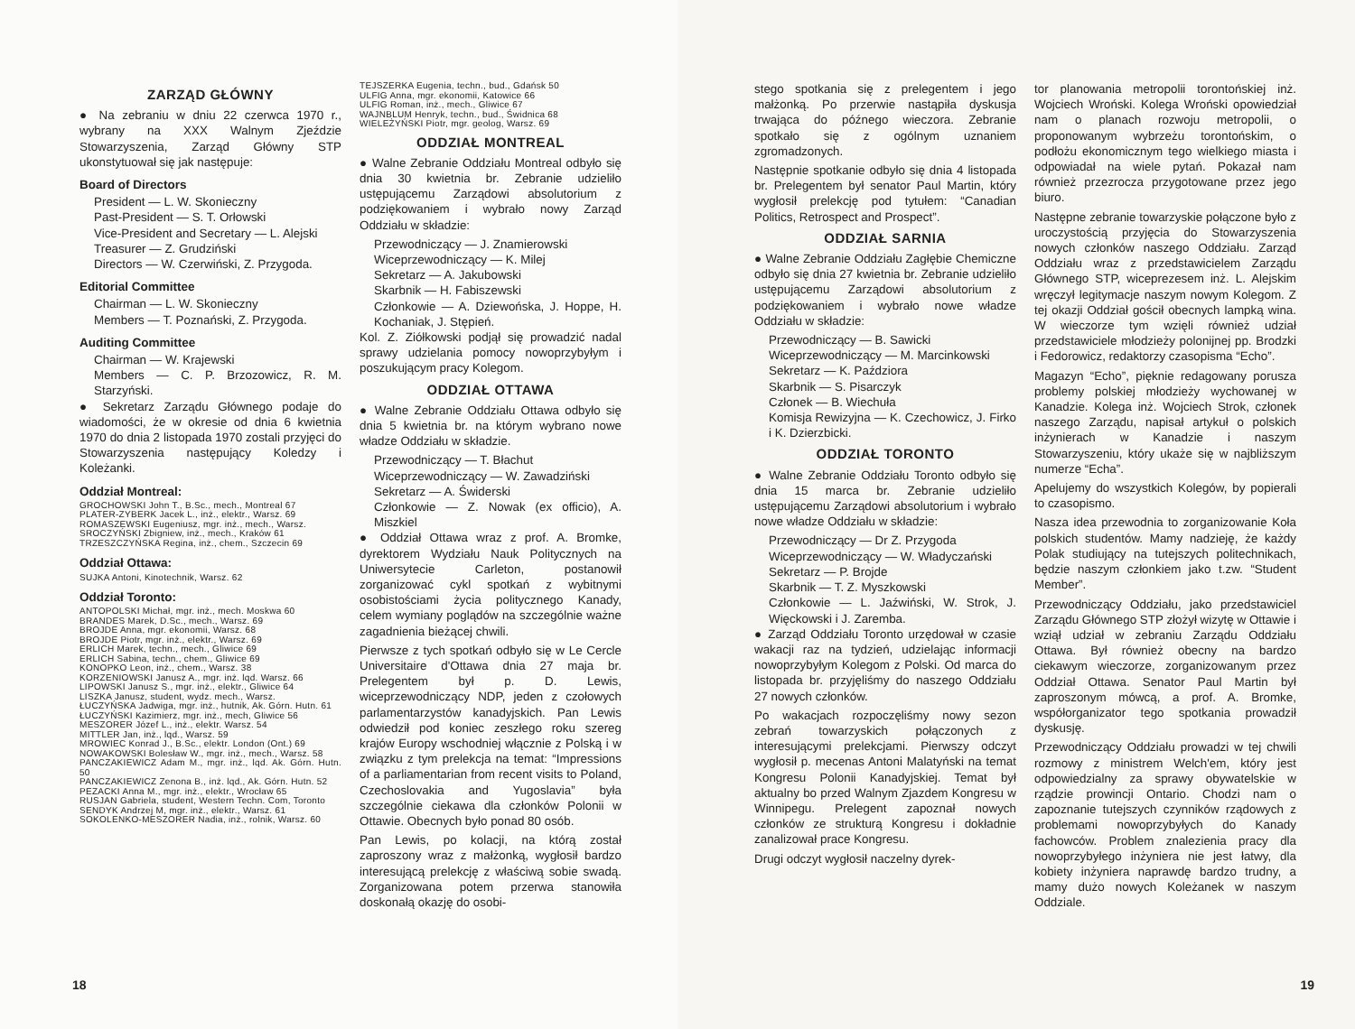ZARZĄD GŁÓWNY
● Na zebraniu w dniu 22 czerwca 1970 r., wybrany na XXX Walnym Zjeździe Stowarzyszenia, Zarząd Główny STP ukonstytuował się jak następuje:
Board of Directors
President — L. W. Skonieczny
Past-President — S. T. Orłowski
Vice-President and Secretary — L. Alejski
Treasurer — Z. Grudziński
Directors — W. Czerwiński, Z. Przygoda.
Editorial Committee
Chairman — L. W. Skonieczny
Members — T. Poznański, Z. Przygoda.
Auditing Committee
Chairman — W. Krajewski
Members — C. P. Brzozowicz, R. M. Starzyński.
● Sekretarz Zarządu Głównego podaje do wiadomości, że w okresie od dnia 6 kwietnia 1970 do dnia 2 listopada 1970 zostali przyjęci do Stowarzyszenia następujący Koledzy i Koleżanki.
Oddział Montreal:
GROCHOWSKI John T., B.Sc., mech., Montreal 67
PLATER-ZYBERK Jacek L., inż., elektr., Warsz. 69
ROMASZEWSKI Eugeniusz, mgr. inż., mech., Warsz.
SROCZYŃSKI Zbigniew, inż., mech., Kraków 61
TRZESZCZYŃSKA Regina, inż., chem., Szczecin 69
Oddział Ottawa:
SUJKA Antoni, Kinotechnik, Warsz. 62
Oddział Toronto:
ANTOPOLSKI Michał, mgr. inż., mech. Moskwa 60
BRANDES Marek, D.Sc., mech., Warsz. 69
BROJDE Anna, mgr. ekonomii, Warsz. 68
BROJDE Piotr, mgr. inż., elektr., Warsz. 69
ERLICH Marek, techn., mech., Gliwice 69
ERLICH Sabina, techn., chem., Gliwice 69
KONOPKO Leon, inż., chem., Warsz. 38
KORZENIOWSKI Janusz A., mgr. inż. lqd. Warsz. 66
LIPOWSKI Janusz S., mgr. inż., elektr., Gliwice 64
LISZKA Janusz, student, wydz. mech., Warsz.
ŁUCZYŃSKA Jadwiga, mgr. inż., hutnik, Ak. Górn. Hutn. 61
ŁUCZYŃSKI Kazimierz, mgr. inż., mech, Gliwice 56
MESZORER Józef L., inż., elektr. Warsz. 54
MITTLER Jan, inż., lqd., Warsz. 59
MROWIEC Konrad J., B.Sc., elektr. London (Ont.) 69
NOWAKOWSKI Bolesław W., mgr. inż., mech., Warsz. 58
PANCZAKIEWICZ Adam M., mgr. inż., lqd. Ak. Górn. Hutn. 50
PANCZAKIEWICZ Zenona B., inż. lqd., Ak. Górn. Hutn. 52
PEZACKI Anna M., mgr. inż., elektr., Wrocław 65
RUSJAN Gabriela, student, Western Techn. Com, Toronto
SENDYK Andrzej M, mgr. inż., elektr., Warsz. 61
SOKOLENKO-MESZORER Nadia, inż., rolnik, Warsz. 60
TEJSZERKA Eugenia, techn., bud., Gdańsk 50
ULFIG Anna, mgr. ekonomii, Katowice 66
ULFIG Roman, inż., mech., Gliwice 67
WAJNBLUM Henryk, techn., bud., Świdnica 68
WIELEŻYŃSKI Piotr, mgr. geolog, Warsz. 69
ODDZIAŁ MONTREAL
● Walne Zebranie Oddziału Montreal odbyło się dnia 30 kwietnia br. Zebranie udzieliło ustępującemu Zarządowi absolutorium z podziękowaniem i wybrało nowy Zarząd Oddziału w składzie:
Przewodniczący — J. Znamierowski
Wiceprzewodniczący — K. Milej
Sekretarz — A. Jakubowski
Skarbnik — H. Fabiszewski
Członkowie — A. Dziewońska, J. Hoppe, H. Kochaniak, J. Stępień.
Kol. Z. Ziółkowski podjął się prowadzić nadal sprawy udzielania pomocy nowoprzybyłym i poszukującym pracy Kolegom.
ODDZIAŁ OTTAWA
● Walne Zebranie Oddziału Ottawa odbyło się dnia 5 kwietnia br. na którym wybrano nowe władze Oddziału w składzie.
Przewodniczący — T. Błachut
Wiceprzewodniczący — W. Zawadziński
Sekretarz — A. Świderski
Członkowie — Z. Nowak (ex officio), A. Miszkiel
● Oddział Ottawa wraz z prof. A. Bromke, dyrektorem Wydziału Nauk Politycznych na Uniwersytecie Carleton, postanowił zorganizować cykl spotkań z wybitnymi osobistościami życia politycznego Kanady, celem wymiany poglądów na szczególnie ważne zagadnienia bieżącej chwili.
Pierwsze z tych spotkań odbyło się w Le Cercle Universitaire d'Ottawa dnia 27 maja br. Prelegentem był p. D. Lewis, wiceprzewodniczący NDP, jeden z czołowych parlamentarzystów kanadyjskich. Pan Lewis odwiedził pod koniec zeszłego roku szereg krajów Europy wschodniej włącznie z Polską i w związku z tym prelekcja na temat: “Impressions of a parliamentarian from recent visits to Poland, Czechoslovakia and Yugoslavia” była szczególnie ciekawa dla członków Polonii w Ottawie. Obecnych było ponad 80 osób.
Pan Lewis, po kolacji, na którą został zaproszony wraz z małżonką, wygłosił bardzo interesującą prelekcję z właściwą sobie swadą. Zorganizowana potem przerwa stanowiła doskonałą okazję do osobi-
18
stego spotkania się z prelegentem i jego małżonką. Po przerwie nastąpiła dyskusja trwająca do późnego wieczora. Zebranie spotkało się z ogólnym uznaniem zgromadzonych.
Następnie spotkanie odbyło się dnia 4 listopada br. Prelegentem był senator Paul Martin, który wygłosił prelekcję pod tytułem: “Canadian Politics, Retrospect and Prospect”.
ODDZIAŁ SARNIA
● Walne Zebranie Oddziału Zagłębie Chemiczne odbyło się dnia 27 kwietnia br. Zebranie udzieliło ustępującemu Zarządowi absolutorium z podziękowaniem i wybrało nowe władze Oddziału w składzie:
Przewodniczący — B. Sawicki
Wiceprzewodniczący — M. Marcinkowski
Sekretarz — K. Paździora
Skarbnik — S. Pisarczyk
Członek — B. Wiechuła
Komisja Rewizyjna — K. Czechowicz, J. Firko i K. Dzierzbicki.
ODDZIAŁ TORONTO
● Walne Zebranie Oddziału Toronto odbyło się dnia 15 marca br. Zebranie udzieliło ustępującemu Zarządowi absolutorium i wybrało nowe władze Oddziału w składzie:
Przewodniczący — Dr Z. Przygoda
Wiceprzewodniczący — W. Władyczański
Sekretarz — P. Brojde
Skarbnik — T. Z. Myszkowski
Członkowie — L. Jaźwiński, W. Strok, J. Więckowski i J. Zaremba.
● Zarząd Oddziału Toronto urzędował w czasie wakacji raz na tydzień, udzielając informacji nowoprzybyłym Kolegom z Polski. Od marca do listopada br. przyjęliśmy do naszego Oddziału 27 nowych członków.
Po wakacjach rozpoczęliśmy nowy sezon zebrań towarzyskich połączonych z interesującymi prelekcjami. Pierwszy odczyt wygłosił p. mecenas Antoni Malatyński na temat Kongresu Polonii Kanadyjskiej. Temat był aktualny bo przed Walnym Zjazdem Kongresu w Winnipegu. Prelegent zapoznał nowych członków ze strukturą Kongresu i dokładnie zanalizował prace Kongresu.
Drugi odczyt wygłosił naczelny dyrek-
tor planowania metropolii torontońskiej inż. Wojciech Wroński. Kolega Wroński opowiedział nam o planach rozwoju metropolii, o proponowanym wybrzeżu torontońskim, o podłożu ekonomicznym tego wielkiego miasta i odpowiadał na wiele pytań. Pokazał nam również przezrocza przygotowane przez jego biuro.
Następne zebranie towarzyskie połączone było z uroczystością przyjęcia do Stowarzyszenia nowych członków naszego Oddziału. Zarząd Oddziału wraz z przedstawicielem Zarządu Głównego STP, wiceprezesem inż. L. Alejskim wręczył legitymacje naszym nowym Kolegom. Z tej okazji Oddział gościł obecnych lampką wina. W wieczorze tym wzięli również udział przedstawiciele młodzieży polonijnej pp. Brodzki i Fedorowicz, redaktorzy czasopisma “Echo”.
Magazyn “Echo”, pięknie redagowany porusza problemy polskiej młodzieży wychowanej w Kanadzie. Kolega inż. Wojciech Strok, członek naszego Zarządu, napisał artykuł o polskich inżynierach w Kanadzie i naszym Stowarzyszeniu, który ukaże się w najbliższym numerze “Echa”.
Apelujemy do wszystkich Kolegów, by popierali to czasopismo.
Nasza idea przewodnia to zorganizowanie Koła polskich studentów. Mamy nadzieję, że każdy Polak studiujący na tutejszych politechnikach, będzie naszym członkiem jako t.zw. “Student Member”.
Przewodniczący Oddziału, jako przedstawiciel Zarządu Głównego STP złożył wizytę w Ottawie i wziął udział w zebraniu Zarządu Oddziału Ottawa. Był również obecny na bardzo ciekawym wieczorze, zorganizowanym przez Oddział Ottawa. Senator Paul Martin był zaproszonym mówcą, a prof. A. Bromke, współorganizator tego spotkania prowadził dyskusję.
Przewodniczący Oddziału prowadzi w tej chwili rozmowy z ministrem Welch'em, który jest odpowiedzialny za sprawy obywatelskie w rządzie prowincji Ontario. Chodzi nam o zapoznanie tutejszych czynników rządowych z problemami nowoprzybyłych do Kanady fachowców. Problem znalezienia pracy dla nowoprzybyłego inżyniera nie jest łatwy, dla kobiety inżyniera naprawdę bardzo trudny, a mamy dużo nowych Koleżanek w naszym Oddziale.
19